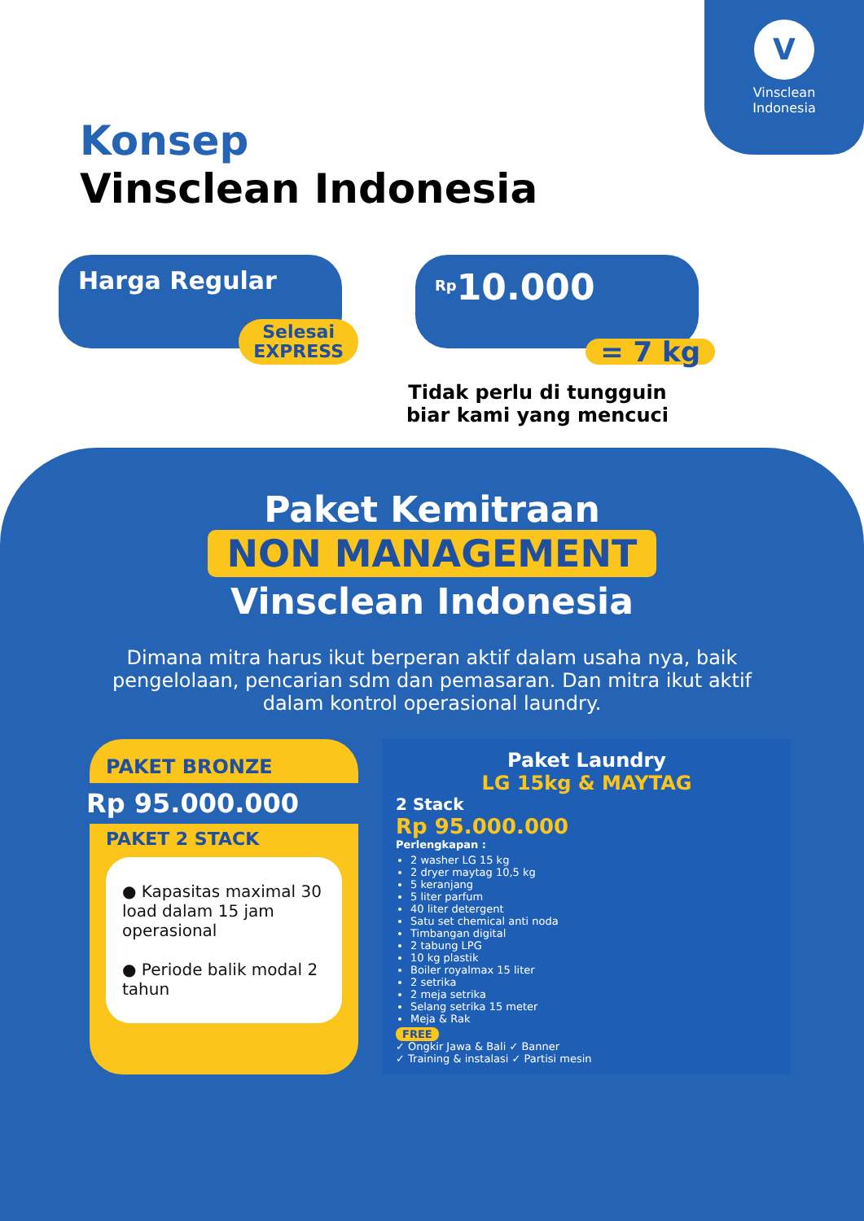V
Vinsclean
Indonesia
Konsep
Vinsclean Indonesia
Harga Regular
Selesai
EXPRESS
<sup>Rp</sup>10.000
= 7 kg
Tidak perlu di tungguin biar kami yang mencuci
Paket Kemitraan
NON MANAGEMENT
Vinsclean Indonesia
Dimana mitra harus ikut berperan aktif dalam usaha nya, baik pengelolaan, pencarian sdm dan pemasaran. Dan mitra ikut aktif dalam kontrol operasional laundry.
PAKET BRONZE
Rp 95.000.000
PAKET 2 STACK
● Kapasitas maximal 30 load dalam 15 jam operasional
● Periode balik modal 2 tahun
Paket Laundry
LG 15kg & MAYTAG
2 Stack
Rp 95.000.000
Perlengkapan :
2 washer LG 15 kg
2 dryer maytag 10,5 kg
5 keranjang
5 liter parfum
40 liter detergent
Satu set chemical anti noda
Timbangan digital
2 tabung LPG
10 kg plastik
Boiler royalmax 15 liter
2 setrika
2 meja setrika
Selang setrika 15 meter
Meja & Rak
FREE
✓ Ongkir Jawa & Bali ✓ Banner
✓ Training & instalasi ✓ Partisi mesin